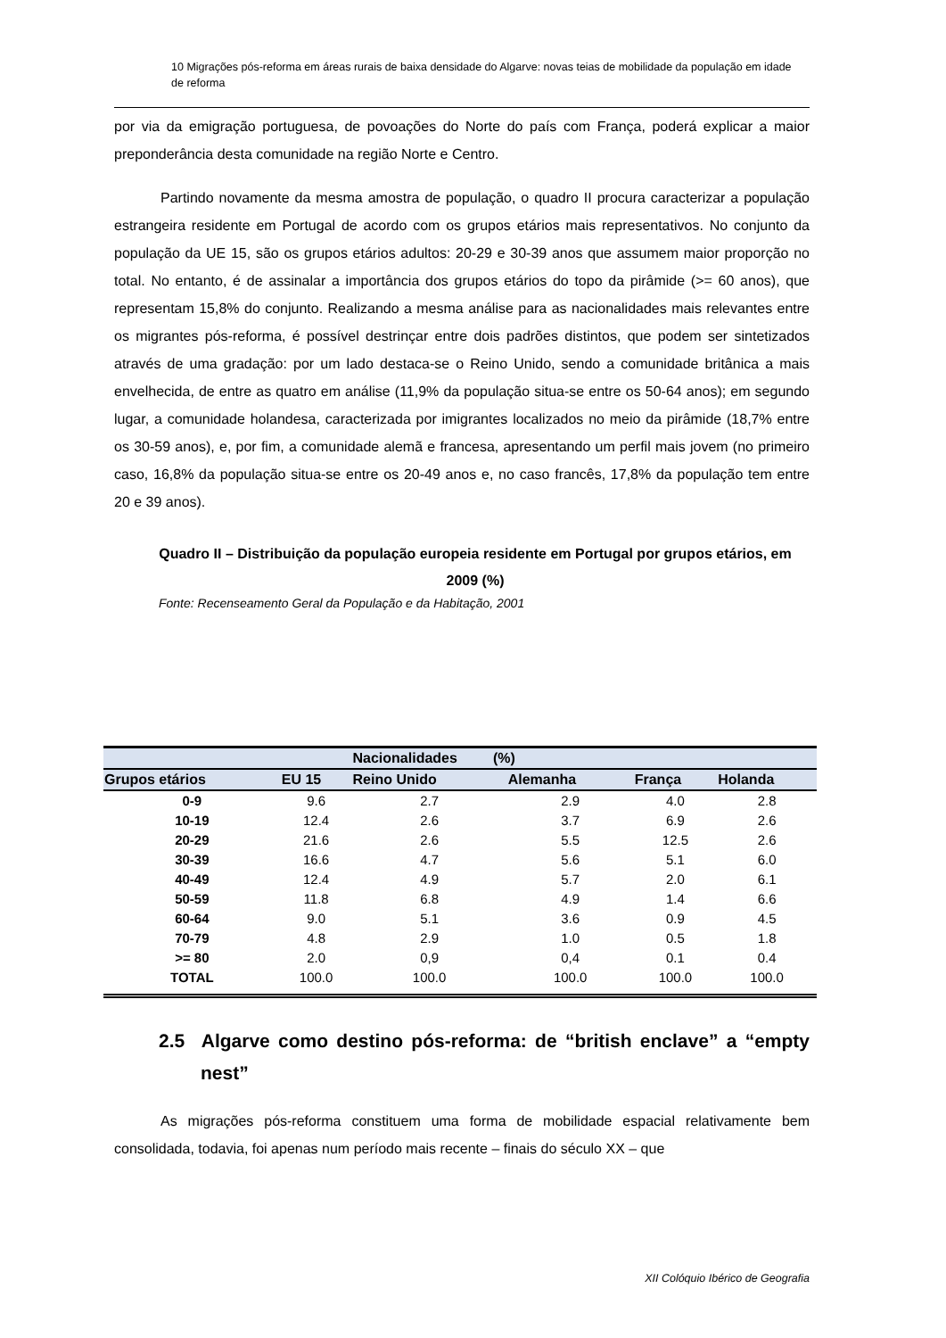10 Migrações pós-reforma em áreas rurais de baixa densidade do Algarve: novas teias de mobilidade da população em idade de reforma
por via da emigração portuguesa, de povoações do Norte do país com França, poderá explicar a maior preponderância desta comunidade na região Norte e Centro.
Partindo novamente da mesma amostra de população, o quadro II procura caracterizar a população estrangeira residente em Portugal de acordo com os grupos etários mais representativos. No conjunto da população da UE 15, são os grupos etários adultos: 20-29 e 30-39 anos que assumem maior proporção no total. No entanto, é de assinalar a importância dos grupos etários do topo da pirâmide (>= 60 anos), que representam 15,8% do conjunto. Realizando a mesma análise para as nacionalidades mais relevantes entre os migrantes pós-reforma, é possível destrinçar entre dois padrões distintos, que podem ser sintetizados através de uma gradação: por um lado destaca-se o Reino Unido, sendo a comunidade britânica a mais envelhecida, de entre as quatro em análise (11,9% da população situa-se entre os 50-64 anos); em segundo lugar, a comunidade holandesa, caracterizada por imigrantes localizados no meio da pirâmide (18,7% entre os 30-59 anos), e, por fim, a comunidade alemã e francesa, apresentando um perfil mais jovem (no primeiro caso, 16,8% da população situa-se entre os 20-49 anos e, no caso francês, 17,8% da população tem entre 20 e 39 anos).
Quadro II – Distribuição da população europeia residente em Portugal por grupos etários, em 2009 (%)
Fonte: Recenseamento Geral da População e da Habitação, 2001
| | | Nacionalidades (%) | | | |
| --- | --- | --- | --- | --- | --- |
| Grupos etários | EU 15 | Reino Unido | Alemanha | França | Holanda |
| 0-9 | 9.6 | 2.7 | 2.9 | 4.0 | 2.8 |
| 10-19 | 12.4 | 2.6 | 3.7 | 6.9 | 2.6 |
| 20-29 | 21.6 | 2.6 | 5.5 | 12.5 | 2.6 |
| 30-39 | 16.6 | 4.7 | 5.6 | 5.1 | 6.0 |
| 40-49 | 12.4 | 4.9 | 5.7 | 2.0 | 6.1 |
| 50-59 | 11.8 | 6.8 | 4.9 | 1.4 | 6.6 |
| 60-64 | 9.0 | 5.1 | 3.6 | 0.9 | 4.5 |
| 70-79 | 4.8 | 2.9 | 1.0 | 0.5 | 1.8 |
| >= 80 | 2.0 | 0,9 | 0,4 | 0.1 | 0.4 |
| TOTAL | 100.0 | 100.0 | 100.0 | 100.0 | 100.0 |
2.5 Algarve como destino pós-reforma: de “british enclave” a “empty nest”
As migrações pós-reforma constituem uma forma de mobilidade espacial relativamente bem consolidada, todavia, foi apenas num período mais recente – finais do século XX – que
XII Colóquio Ibérico de Geografia